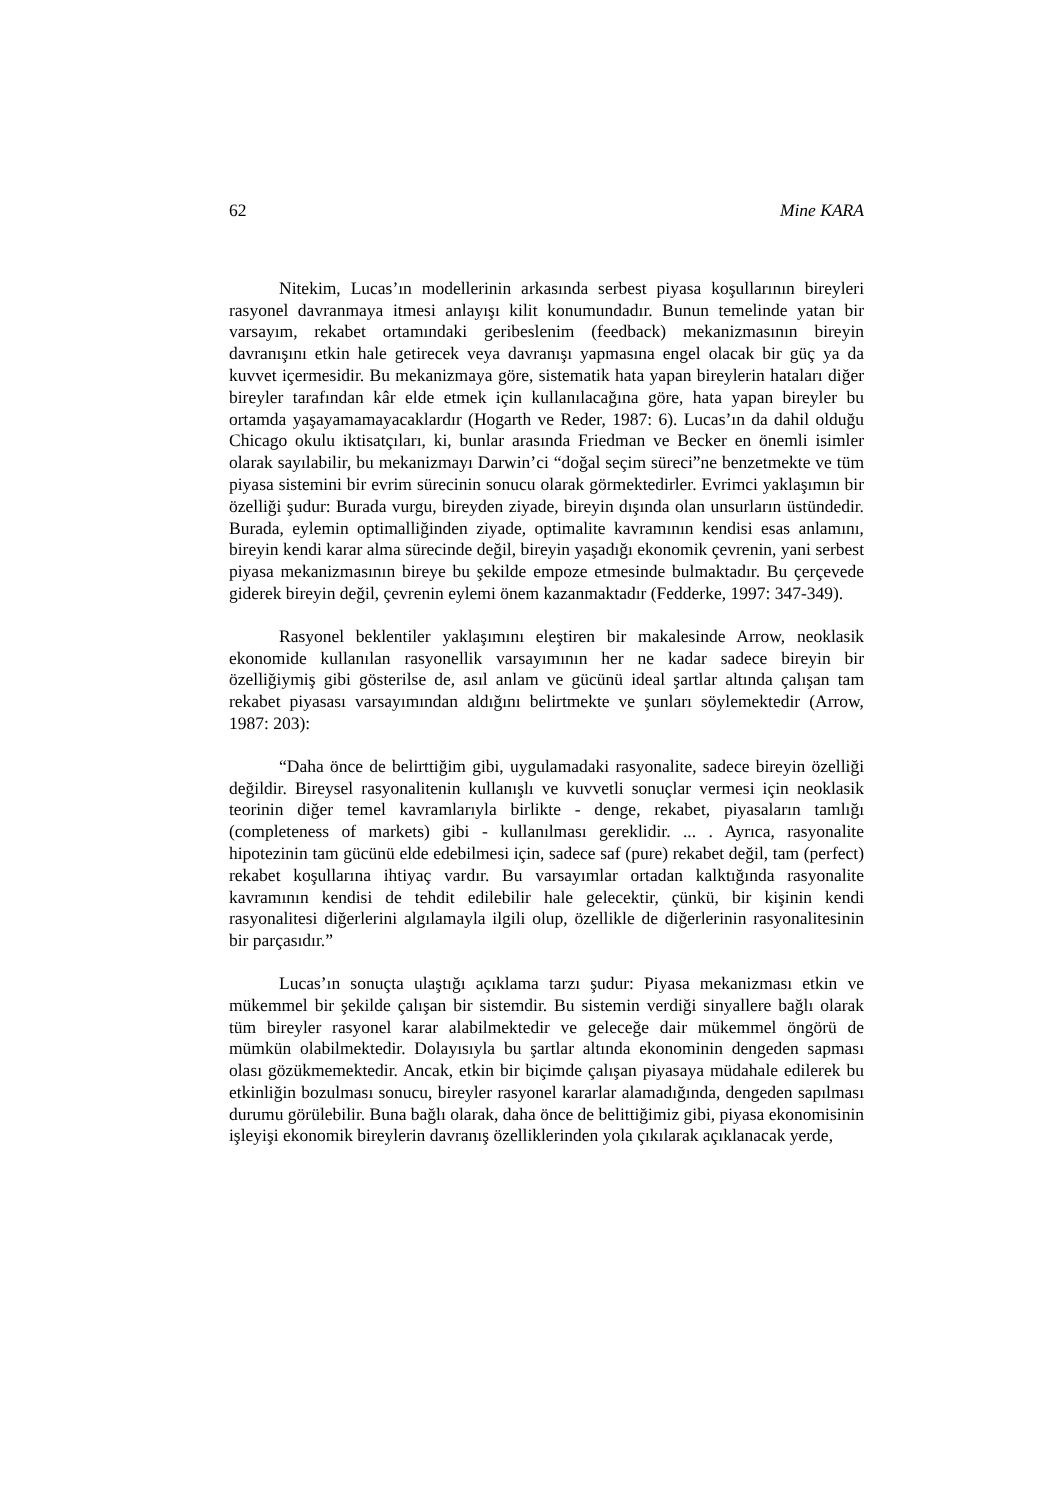62 Mine KARA
Nitekim, Lucas’ın modellerinin arkasında serbest piyasa koşullarının bireyleri rasyonel davranmaya itmesi anlayışı kilit konumundadır. Bunun temelinde yatan bir varsayım, rekabet ortamındaki geribeslenim (feedback) mekanizmasının bireyin davranışını etkin hale getirecek veya davranışı yapmasına engel olacak bir güç ya da kuvvet içermesidir. Bu mekanizmaya göre, sistematik hata yapan bireylerin hataları diğer bireyler tarafından kâr elde etmek için kullanılacağına göre, hata yapan bireyler bu ortamda yaşayamamayacaklardır (Hogarth ve Reder, 1987: 6). Lucas’ın da dahil olduğu Chicago okulu iktisatçıları, ki, bunlar arasında Friedman ve Becker en önemli isimler olarak sayılabilir, bu mekanizmayı Darwin’ci “doğal seçim süreci”ne benzetmekte ve tüm piyasa sistemini bir evrim sürecinin sonucu olarak görmektedirler. Evrimci yaklaşımın bir özelliği şudur: Burada vurgu, bireyden ziyade, bireyin dışında olan unsurların üstündedir. Burada, eylemin optimalliğinden ziyade, optimalite kavramının kendisi esas anlamını, bireyin kendi karar alma sürecinde değil, bireyin yaşadığı ekonomik çevrenin, yani serbest piyasa mekanizmasının bireye bu şekilde empoze etmesinde bulmaktadır. Bu çerçevede giderek bireyin değil, çevrenin eylemi önem kazanmaktadır (Fedderke, 1997: 347-349).
Rasyonel beklentiler yaklaşımını eleştiren bir makalesinde Arrow, neoklasik ekonomide kullanılan rasyonellik varsayımının her ne kadar sadece bireyin bir özelliğiymiş gibi gösterilse de, asıl anlam ve gücünü ideal şartlar altında çalışan tam rekabet piyasası varsayımından aldığını belirtmekte ve şunları söylemektedir (Arrow, 1987: 203):
“Daha önce de belirttiğim gibi, uygulamadaki rasyonalite, sadece bireyin özelliği değildir. Bireysel rasyonalitenin kullanışlı ve kuvvetli sonuçlar vermesi için neoklasik teorinin diğer temel kavramlarıyla birlikte - denge, rekabet, piyasaların tamlığı (completeness of markets) gibi - kullanılması gereklidir. ... . Ayrıca, rasyonalite hipotezinin tam gücünü elde edebilmesi için, sadece saf (pure) rekabet değil, tam (perfect) rekabet koşullarına ihtiyaç vardır. Bu varsayımlar ortadan kalktığında rasyonalite kavramının kendisi de tehdit edilebilir hale gelecektir, çünkü, bir kişinin kendi rasyonalitesi diğerlerini algılamayla ilgili olup, özellikle de diğerlerinin rasyonalitesinin bir parçasıdır.”
Lucas’ın sonuçta ulaştığı açıklama tarzı şudur: Piyasa mekanizması etkin ve mükemmel bir şekilde çalışan bir sistemdir. Bu sistemin verdiği sinyallere bağlı olarak tüm bireyler rasyonel karar alabilmektedir ve geleceğe dair mükemmel öngörü de mümkün olabilmektedir. Dolayısıyla bu şartlar altında ekonominin dengeden sapması olası gözükmemektedir. Ancak, etkin bir biçimde çalışan piyasaya müdahale edilerek bu etkinliğin bozulması sonucu, bireyler rasyonel kararlar alamadığında, dengeden sapılması durumu görülebilir. Buna bağlı olarak, daha önce de belittiğimiz gibi, piyasa ekonomisinin işleyişi ekonomik bireylerin davranış özelliklerinden yola çıkılarak açıklanacak yerde,